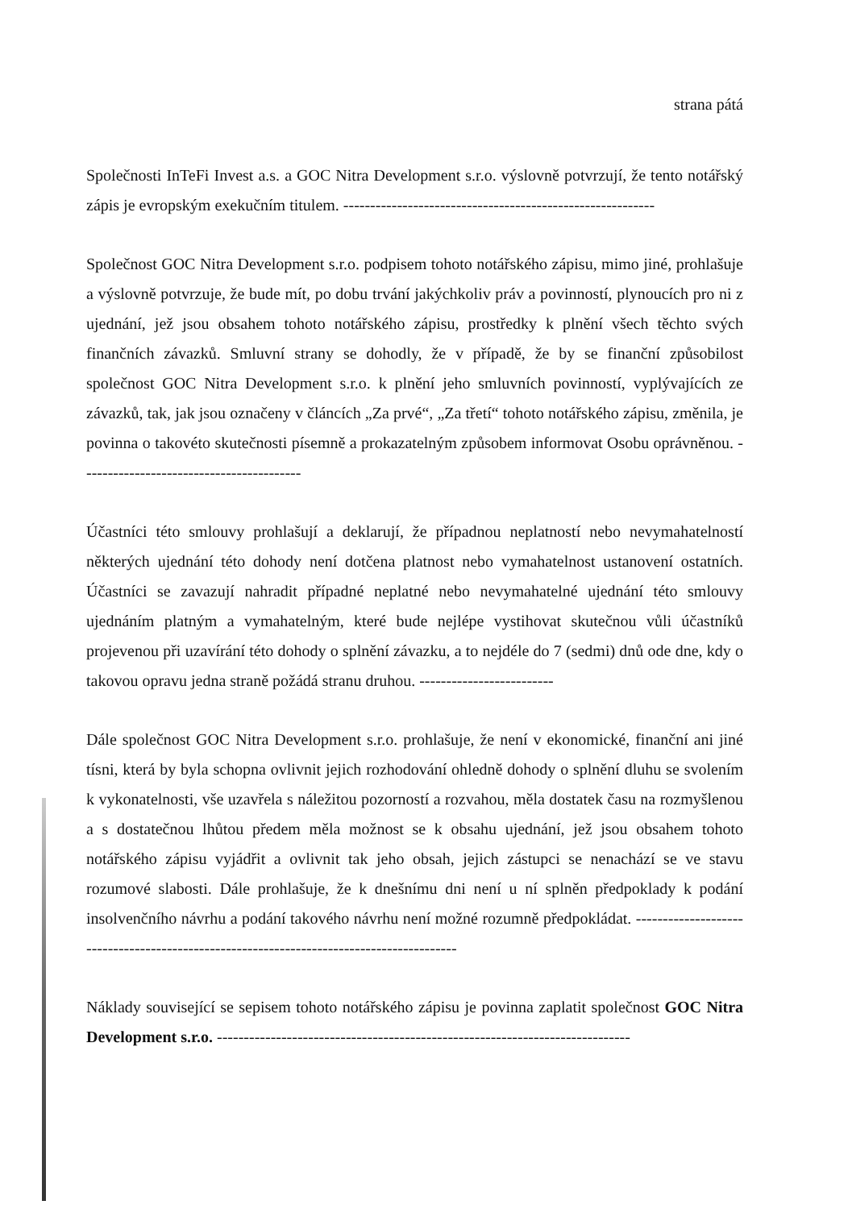strana pátá
Společnosti InTeFi Invest a.s. a GOC Nitra Development s.r.o. výslovně potvrzují, že tento notářský zápis je evropským exekučním titulem. ----------------------------------------------------------
Společnost GOC Nitra Development s.r.o. podpisem tohoto notářského zápisu, mimo jiné, prohlašuje a výslovně potvrzuje, že bude mít, po dobu trvání jakýchkoliv práv a povinností, plynoucích pro ni z ujednání, jež jsou obsahem tohoto notářského zápisu, prostředky k plnění všech těchto svých finančních závazků. Smluvní strany se dohodly, že v případě, že by se finanční způsobilost společnost GOC Nitra Development s.r.o. k plnění jeho smluvních povinností, vyplývajících ze závazků, tak, jak jsou označeny v článcích „Za prvé“, „Za třetí“ tohoto notářského zápisu, změnila, je povinna o takovéto skutečnosti písemně a prokazatelným způsobem informovat Osobu oprávněnou. -----------------------------------------
Účastníci této smlouvy prohlašují a deklarují, že případnou neplatností nebo nevymahatelností některých ujednání této dohody není dotčena platnost nebo vymahatelnost ustanovení ostatních. Účastníci se zavazují nahradit případné neplatné nebo nevymahatelné ujednání této smlouvy ujednáním platným a vymahatelným, které bude nejlépe vystihovat skutečnou vůli účastníků projevenou při uzavírání této dohody o splnění závazku, a to nejdéle do 7 (sedmi) dnů ode dne, kdy o takovou opravu jedna straně požádá stranu druhou. -------------------------
Dále společnost GOC Nitra Development s.r.o. prohlašuje, že není v ekonomické, finanční ani jiné tísni, která by byla schopna ovlivnit jejich rozhodování ohledně dohody o splnění dluhu se svolením k vykonatelnosti, vše uzavřela s náležitou pozorností a rozvahou, měla dostatek času na rozmyšlenou a s dostatečnou lhůtou předem měla možnost se k obsahu ujednání, jež jsou obsahem tohoto notářského zápisu vyjádřit a ovlivnit tak jeho obsah, jejich zástupci se nenachází se ve stavu rozumové slabosti. Dále prohlašuje, že k dnešnímu dni není u ní splněn předpoklady k podání insolvenčního návrhu a podání takového návrhu není možné rozumně předpokládat. -----------------------------------------------------------------------------------------
Náklady související se sepisem tohoto notářského zápisu je povinna zaplatit společnost GOC Nitra Development s.r.o. -----------------------------------------------------------------------------